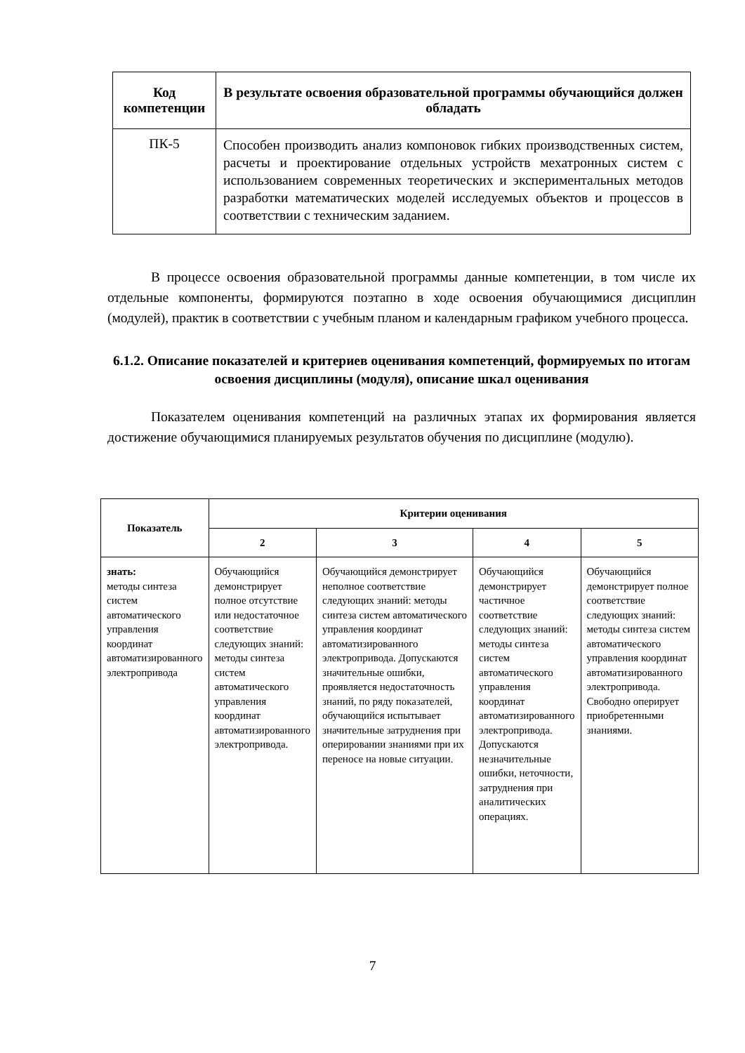| Код компетенции | В результате освоения образовательной программы обучающийся должен обладать |
| --- | --- |
| ПК-5 | Способен производить анализ компоновок гибких производственных систем, расчеты и проектирование отдельных устройств мехатронных систем с использованием современных теоретических и экспериментальных методов разработки математических моделей исследуемых объектов и процессов в соответствии с техническим заданием. |
В процессе освоения образовательной программы данные компетенции, в том числе их отдельные компоненты, формируются поэтапно в ходе освоения обучающимися дисциплин (модулей), практик в соответствии с учебным планом и календарным графиком учебного процесса.
6.1.2. Описание показателей и критериев оценивания компетенций, формируемых по итогам освоения дисциплины (модуля), описание шкал оценивания
Показателем оценивания компетенций на различных этапах их формирования является достижение обучающимися планируемых результатов обучения по дисциплине (модулю).
| Показатель | Критерии оценивания | | | |
| --- | --- | --- | --- | --- |
| | 2 | 3 | 4 | 5 |
| знать: методы синтеза систем автоматического управления координат автоматизированного электропривода | Обучающийся демонстрирует полное отсутствие или недостаточное соответствие следующих знаний: методы синтеза систем автоматического управления координат автоматизированного электропривода. | Обучающийся демонстрирует неполное соответствие следующих знаний: методы синтеза систем автоматического управления координат автоматизированного электропривода. Допускаются значительные ошибки, проявляется недостаточность знаний, по ряду показателей, обучающийся испытывает значительные затруднения при оперировании знаниями при их переносе на новые ситуации. | Обучающийся демонстрирует частичное соответствие следующих знаний: методы синтеза систем автоматического управления координат автоматизированного электропривода. Допускаются незначительные ошибки, неточности, затруднения при аналитических операциях. | Обучающийся демонстрирует полное соответствие следующих знаний: методы синтеза систем автоматического управления координат автоматизированного электропривода. Свободно оперирует приобретенными знаниями. |
7